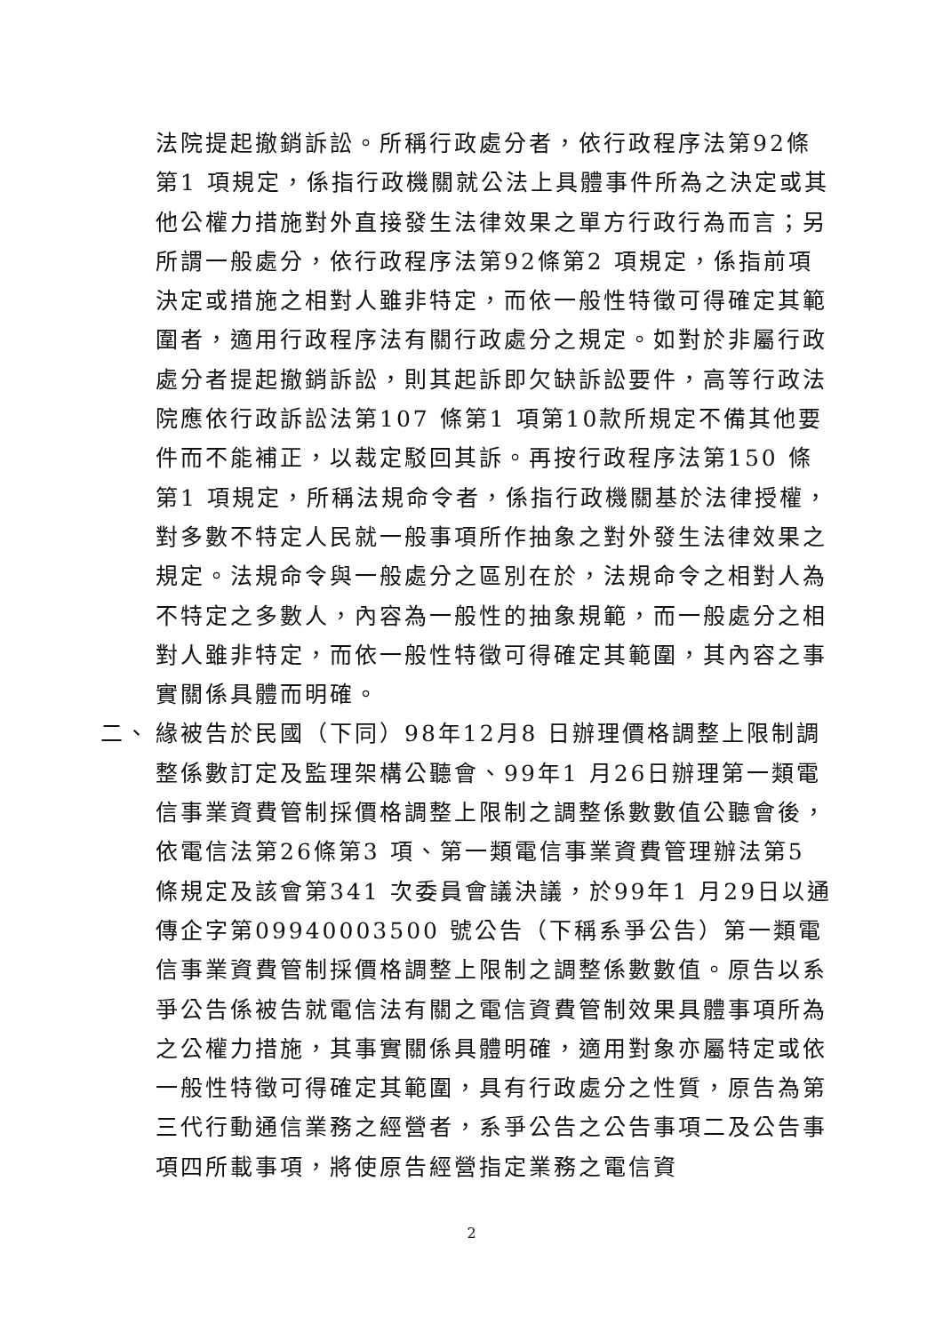法院提起撤銷訴訟。所稱行政處分者，依行政程序法第92條第1 項規定，係指行政機關就公法上具體事件所為之決定或其他公權力措施對外直接發生法律效果之單方行政行為而言；另所謂一般處分，依行政程序法第92條第2 項規定，係指前項決定或措施之相對人雖非特定，而依一般性特徵可得確定其範圍者，適用行政程序法有關行政處分之規定。如對於非屬行政處分者提起撤銷訴訟，則其起訴即欠缺訴訟要件，高等行政法院應依行政訴訟法第107 條第1 項第10款所規定不備其他要件而不能補正，以裁定駁回其訴。再按行政程序法第150 條第1 項規定，所稱法規命令者，係指行政機關基於法律授權，對多數不特定人民就一般事項所作抽象之對外發生法律效果之規定。法規命令與一般處分之區別在於，法規命令之相對人為不特定之多數人，內容為一般性的抽象規範，而一般處分之相對人雖非特定，而依一般性特徵可得確定其範圍，其內容之事實關係具體而明確。
二、 緣被告於民國（下同）98年12月8 日辦理價格調整上限制調整係數訂定及監理架構公聽會、99年1 月26日辦理第一類電信事業資費管制採價格調整上限制之調整係數數值公聽會後，依電信法第26條第3 項、第一類電信事業資費管理辦法第5 條規定及該會第341 次委員會議決議，於99年1 月29日以通傳企字第09940003500 號公告（下稱系爭公告）第一類電信事業資費管制採價格調整上限制之調整係數數值。原告以系爭公告係被告就電信法有關之電信資費管制效果具體事項所為之公權力措施，其事實關係具體明確，適用對象亦屬特定或依一般性特徵可得確定其範圍，具有行政處分之性質，原告為第三代行動通信業務之經營者，系爭公告之公告事項二及公告事項四所載事項，將使原告經營指定業務之電信資
2